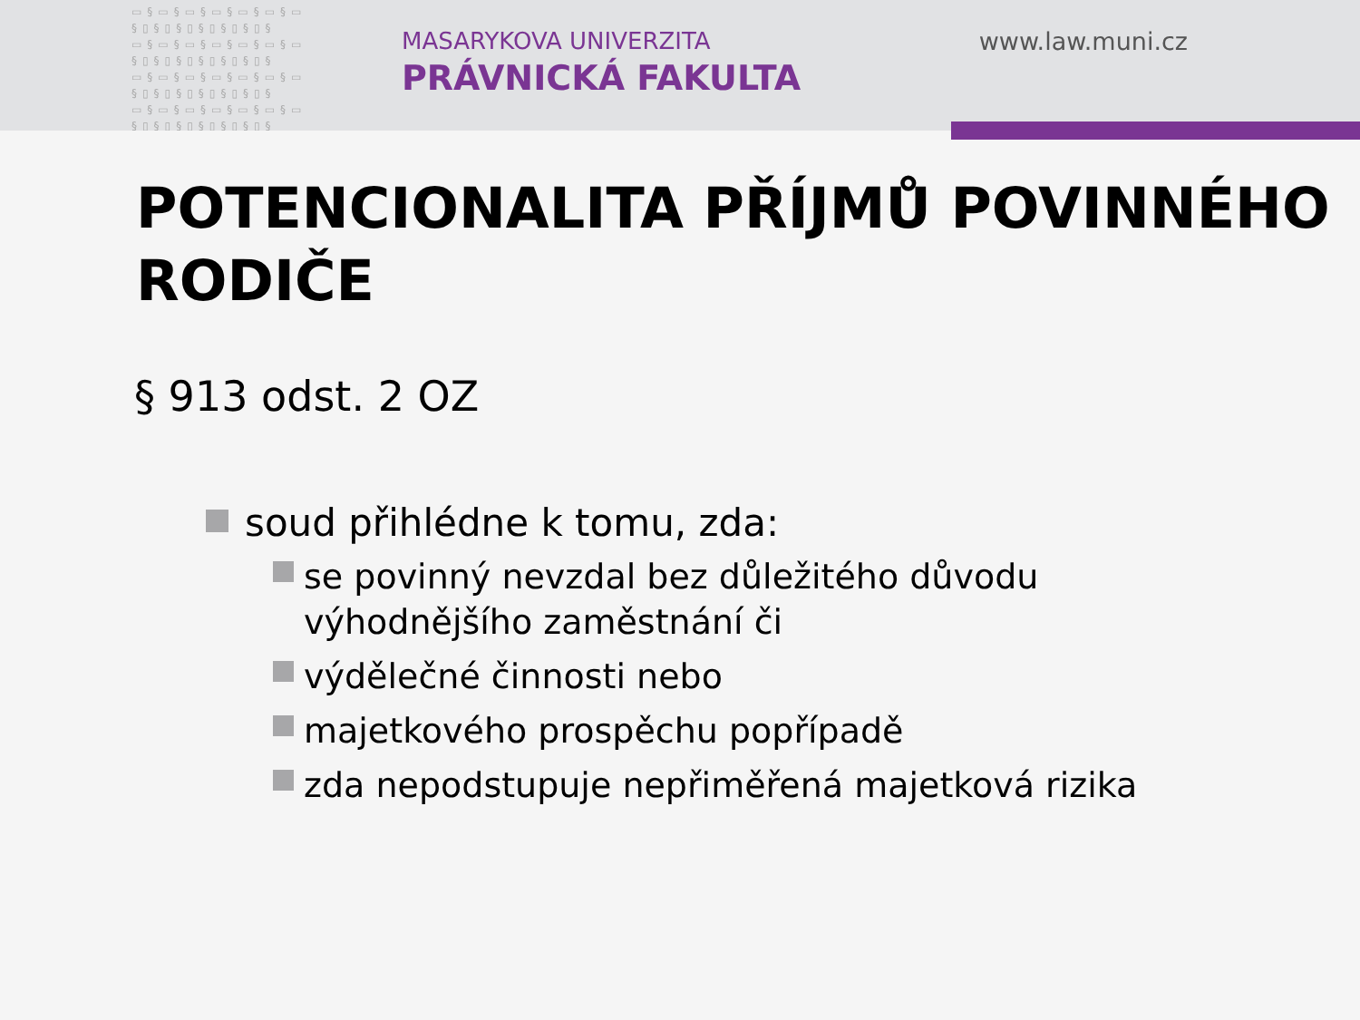▭§▭§▭§▭§▭§▭§▭ §▯§▯§▯§▯§▯§▯§ ▭§▭§▭§▭§▭§▭§▭ §▯§▯§▯§▯§▯§▯§ ▭§▭§▭§▭§▭§▭§▭ §▯§▯§▯§▯§▯§▯§ ▭§▭§▭§▭§▭§▭§▭ §▯§▯§▯§▯§▯§▯§
MASARYKOVA UNIVERZITA
PRÁVNICKÁ FAKULTA
www.law.muni.cz
POTENCIONALITA PŘÍJMŮ POVINNÉHO RODIČE
§ 913 odst. 2 OZ
soud přihlédne k tomu, zda:
se povinný nevzdal bez důležitého důvodu výhodnějšího zaměstnání či
výdělečné činnosti nebo
majetkového prospěchu popřípadě
zda nepodstupuje nepřiměřená majetková rizika